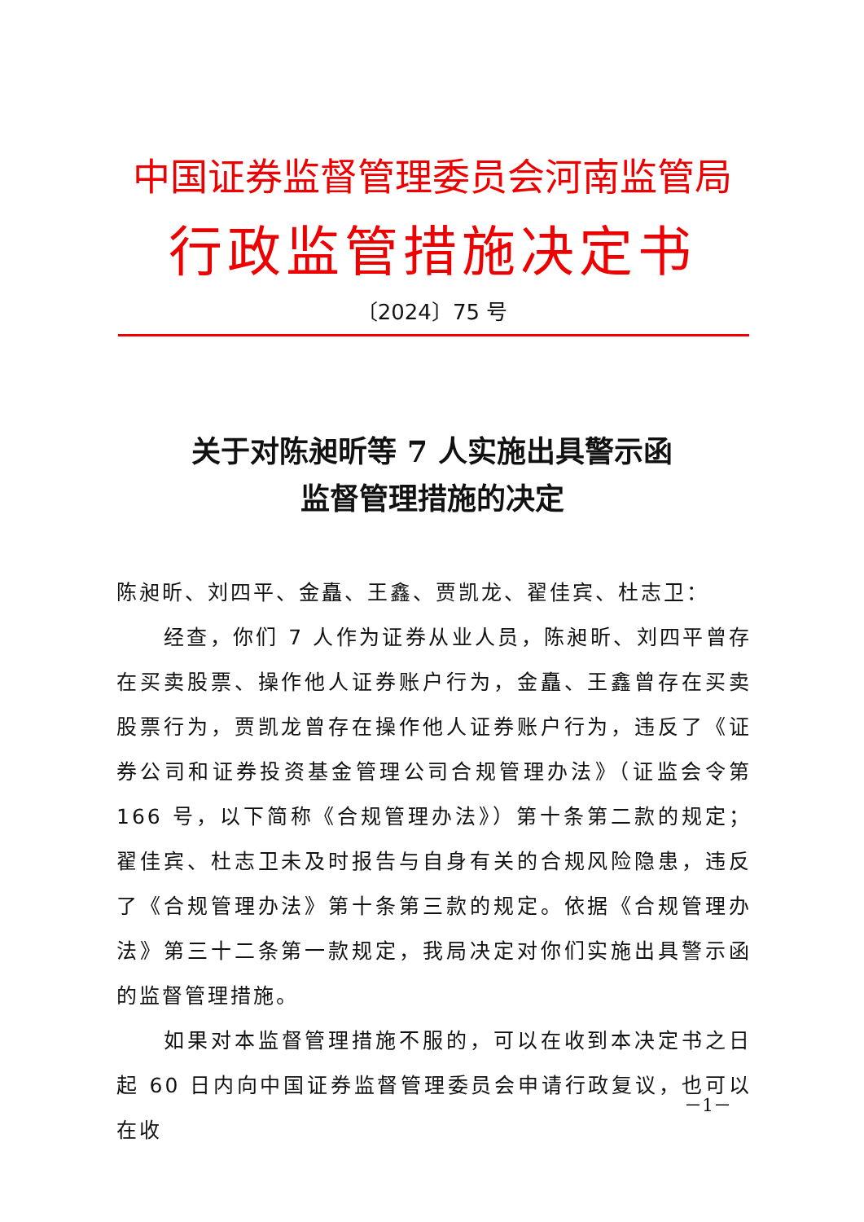中国证券监督管理委员会河南监管局
行政监管措施决定书
〔2024〕75 号
关于对陈昶昕等 7 人实施出具警示函
监督管理措施的决定
陈昶昕、刘四平、金矗、王鑫、贾凯龙、翟佳宾、杜志卫：
经查，你们 7 人作为证券从业人员，陈昶昕、刘四平曾存在买卖股票、操作他人证券账户行为，金矗、王鑫曾存在买卖股票行为，贾凯龙曾存在操作他人证券账户行为，违反了《证券公司和证券投资基金管理公司合规管理办法》（证监会令第 166 号，以下简称《合规管理办法》）第十条第二款的规定；翟佳宾、杜志卫未及时报告与自身有关的合规风险隐患，违反了《合规管理办法》第十条第三款的规定。依据《合规管理办法》第三十二条第一款规定，我局决定对你们实施出具警示函的监督管理措施。
如果对本监督管理措施不服的，可以在收到本决定书之日起 60 日内向中国证券监督管理委员会申请行政复议，也可以在收
－1－